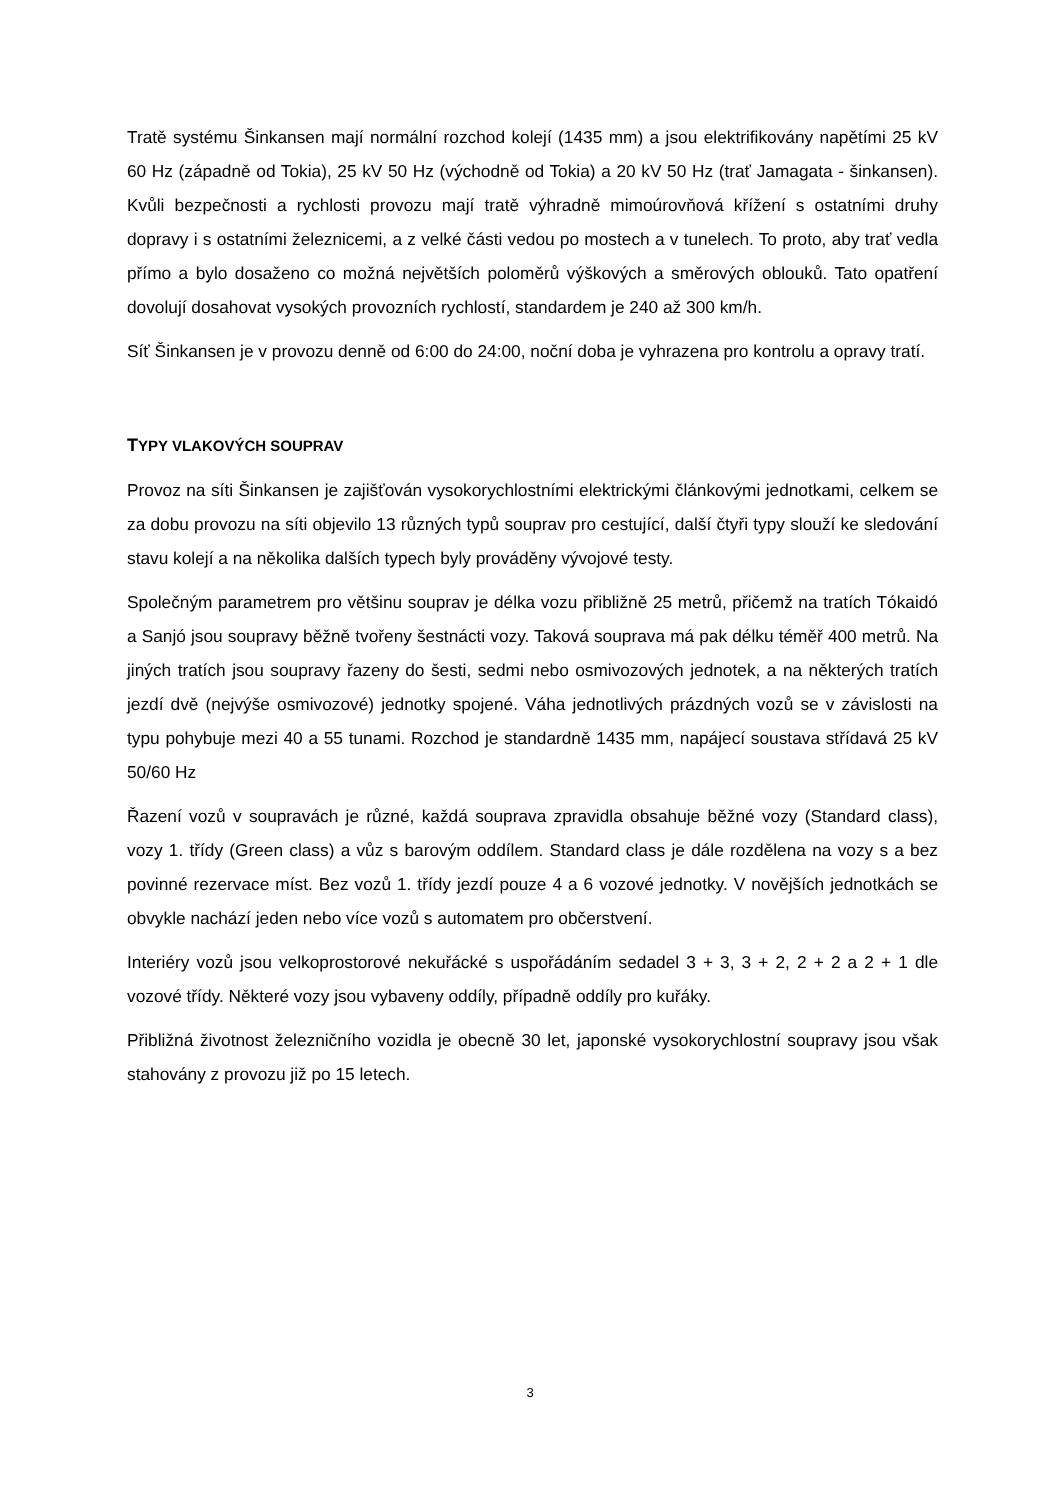Tratě systému Šinkansen mají normální rozchod kolejí (1435 mm) a jsou elektrifikovány napětími 25 kV 60 Hz (západně od Tokia), 25 kV 50 Hz (východně od Tokia) a 20 kV 50 Hz (trať Jamagata - šinkansen). Kvůli bezpečnosti a rychlosti provozu mají tratě výhradně mimoúrovňová křížení s ostatními druhy dopravy i s ostatními železnicemi, a z velké části vedou po mostech a v tunelech. To proto, aby trať vedla přímo a bylo dosaženo co možná největších poloměrů výškových a směrových oblouků. Tato opatření dovolují dosahovat vysokých provozních rychlostí, standardem je 240 až 300 km/h.
Síť Šinkansen je v provozu denně od 6:00 do 24:00, noční doba je vyhrazena pro kontrolu a opravy tratí.
TYPY VLAKOVÝCH SOUPRAV
Provoz na síti Šinkansen je zajišťován vysokorychlostními elektrickými článkovými jednotkami, celkem se za dobu provozu na síti objevilo 13 různých typů souprav pro cestující, další čtyři typy slouží ke sledování stavu kolejí a na několika dalších typech byly prováděny vývojové testy.
Společným parametrem pro většinu souprav je délka vozu přibližně 25 metrů, přičemž na tratích Tókaidó a Sanjó jsou soupravy běžně tvořeny šestnácti vozy. Taková souprava má pak délku téměř 400 metrů. Na jiných tratích jsou soupravy řazeny do šesti, sedmi nebo osmivozových jednotek, a na některých tratích jezdí dvě (nejvýše osmivozové) jednotky spojené. Váha jednotlivých prázdných vozů se v závislosti na typu pohybuje mezi 40 a 55 tunami. Rozchod je standardně 1435 mm, napájecí soustava střídavá 25 kV 50/60 Hz
Řazení vozů v soupravách je různé, každá souprava zpravidla obsahuje běžné vozy (Standard class), vozy 1. třídy (Green class) a vůz s barovým oddílem. Standard class je dále rozdělena na vozy s a bez povinné rezervace míst. Bez vozů 1. třídy jezdí pouze 4 a 6 vozové jednotky. V novějších jednotkách se obvykle nachází jeden nebo více vozů s automatem pro občerstvení.
Interiéry vozů jsou velkoprostorové nekuřácké s uspořádáním sedadel 3 + 3, 3 + 2, 2 + 2 a 2 + 1 dle vozové třídy. Některé vozy jsou vybaveny oddíly, případně oddíly pro kuřáky.
Přibližná životnost železničního vozidla je obecně 30 let, japonské vysokorychlostní soupravy jsou však stahovány z provozu již po 15 letech.
3